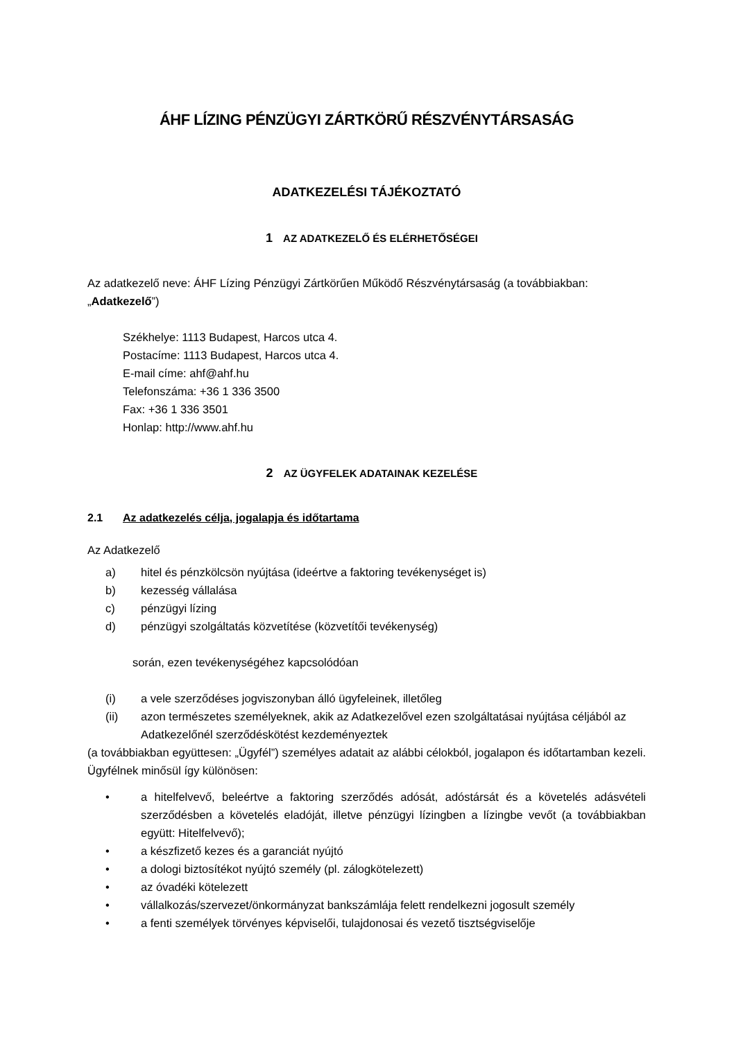ÁHF LÍZING PÉNZÜGYI ZÁRTKÖRŰ RÉSZVÉNYTÁRSASÁG
ADATKEZELÉSI TÁJÉKOZTATÓ
1 AZ ADATKEZELŐ ÉS ELÉRHETŐSÉGEI
Az adatkezelő neve: ÁHF Lízing Pénzügyi Zártkörűen Működő Részvénytársaság (a továbbiakban: „Adatkezelő”)
Székhelye: 1113 Budapest, Harcos utca 4.
Postacíme: 1113 Budapest, Harcos utca 4.
E-mail címe: ahf@ahf.hu
Telefonszáma: +36 1 336 3500
Fax: +36 1 336 3501
Honlap: http://www.ahf.hu
2 AZ ÜGYFELEK ADATAINAK KEZELÉSE
2.1 Az adatkezelés célja, jogalapja és időtartama
Az Adatkezelő
a) hitel és pénzkölcsön nyújtása (ideértve a faktoring tevékenységet is)
b) kezesség vállalása
c) pénzügyi lízing
d) pénzügyi szolgáltatás közvetítése (közvetítői tevékenység)
során, ezen tevékenységéhez kapcsolódóan
(i) a vele szerződéses jogviszonyban álló ügyfeleinek, illetőleg
(ii) azon természetes személyeknek, akik az Adatkezelővel ezen szolgáltatásai nyújtása céljából az Adatkezelőnél szerződéskötést kezdeményeztek
(a továbbiakban együttesen: „Ügyfél”) személyes adatait az alábbi célokból, jogalapon és időtartamban kezeli. Ügyfélnek minősül így különösen:
• a hitelfelvevő, beleértve a faktoring szerződés adósát, adóstársát és a követelés adásvételi szerződésben a követelés eladóját, illetve pénzügyi lízingben a lízingbe vevőt (a továbbiakban együtt: Hitelfelvevő);
• a készfizető kezes és a garanciát nyújtó
• a dologi biztosítékot nyújtó személy (pl. zálogkötelezett)
• az óvadéki kötelezett
• vállalkozás/szervezet/önkormányzat bankszámlája felett rendelkezni jogosult személy
• a fenti személyek törvényes képviselői, tulajdonosai és vezető tisztségviselője